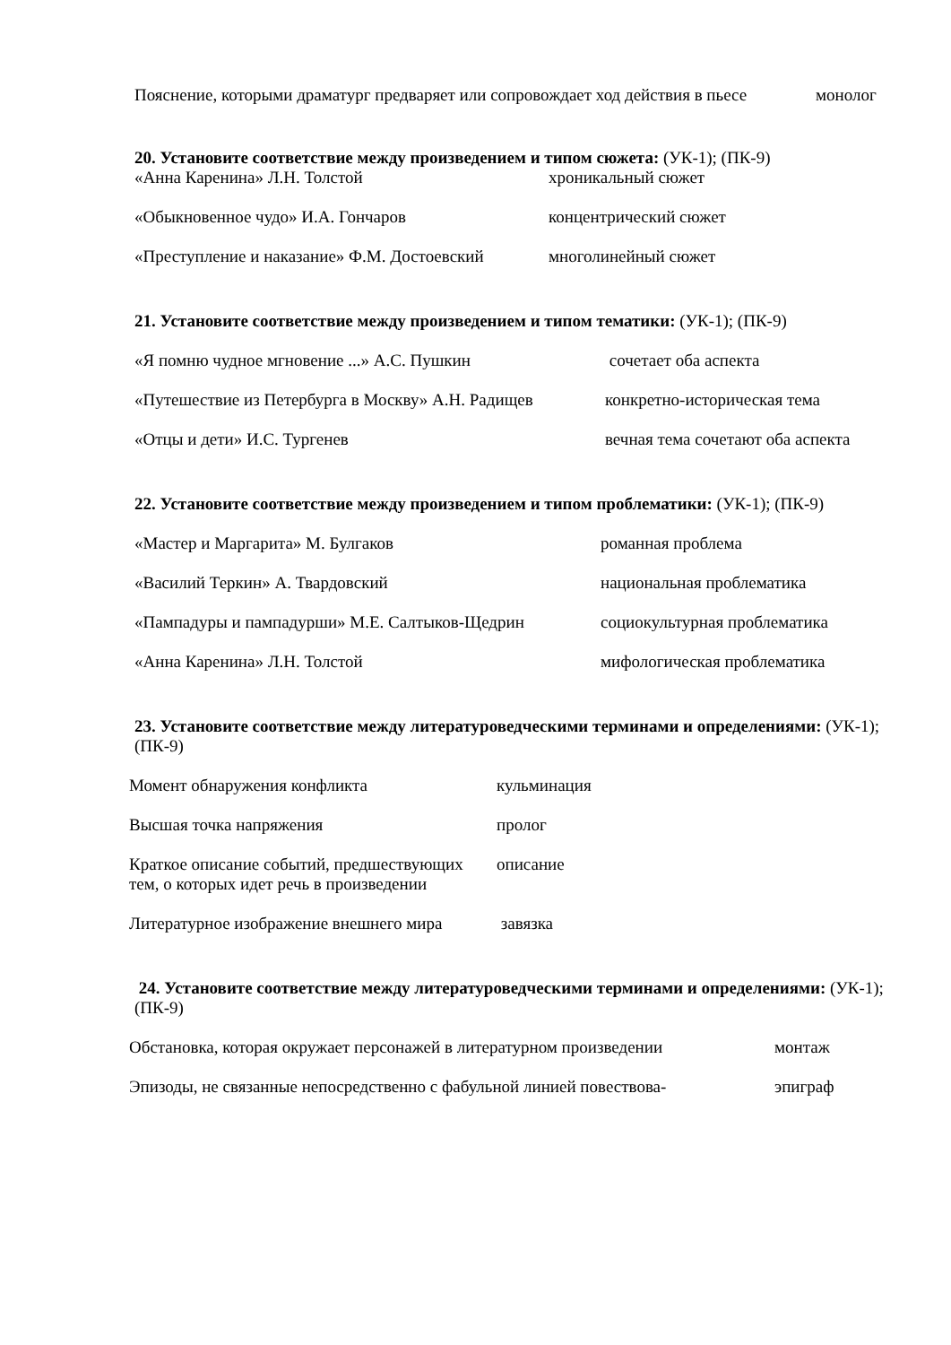| Пояснение, которыми драматург предваряет или сопровождает ход действия в пьесе | монолог |
20. Установите соответствие между произведением и типом сюжета: (УК-1); (ПК-9)
| «Анна Каренина» Л.Н. Толстой | хроникальный сюжет |
| «Обыкновенное чудо» И.А. Гончаров | концентрический сюжет |
| «Преступление и наказание» Ф.М. Достоевский | многолинейный сюжет |
21. Установите соответствие между произведением и типом тематики: (УК-1); (ПК-9)
| «Я помню чудное мгновение ...» А.С. Пушкин | сочетает оба аспекта |
| «Путешествие из Петербурга в Москву» А.Н. Радищев | конкретно-историческая тема |
| «Отцы и дети» И.С. Тургенев | вечная тема сочетают оба аспекта |
22. Установите соответствие между произведением и типом проблематики: (УК-1); (ПК-9)
| «Мастер и Маргарита» М. Булгаков | романная проблема |
| «Василий Теркин» А. Твардовский | национальная проблематика |
| «Пампадуры и пампадурши» М.Е. Салтыков-Щедрин | социокультурная проблематика |
| «Анна Каренина» Л.Н. Толстой | мифологическая проблематика |
23. Установите соответствие между литературоведческими терминами и определениями: (УК-1); (ПК-9)
| Момент обнаружения конфликта | кульминация |
| Высшая точка напряжения | пролог |
| Краткое описание событий, предшествующих тем, о которых идет речь в произведении | описание |
| Литературное изображение внешнего мира | завязка |
24. Установите соответствие между литературоведческими терминами и определениями: (УК-1); (ПК-9)
| Обстановка, которая окружает персонажей в литературном произведении | монтаж |
| Эпизоды, не связанные непосредственно с фабульной линией повествова- | эпиграф |